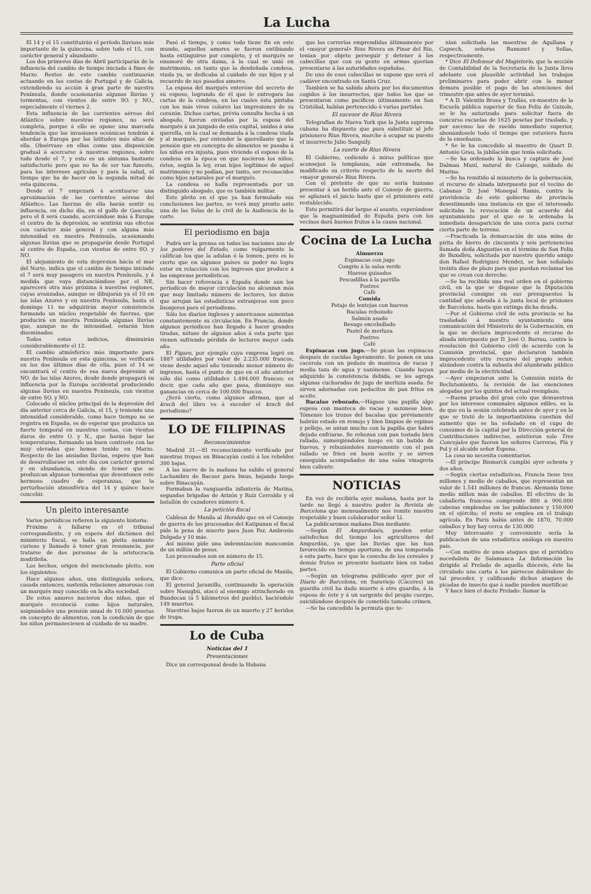La Lucha
El 14 y el 15 constituirán el período lluvioso más importante de la quincena, sobre todo el 15, con carácter general y abundante.
Los dos primeros días de Abril participarán de la influencia del cambio de tiempo iniciado á fines de Marzo. Restos de este cambio continuarán actuando en las costas de Portugal y de Galicia, extendiendo su acción á gran parte de nuestra Península, donde ocasionarán algunas lluvias y tormentas, con vientos de entre SO. y NO., especialmente el viernes 2.
Esta influencia de las corrientes aéreas del Atlántico sobre nuestras regiones, no será completa, porque á ello se opone una marcada tendencia que las invasiones oceánicas tendrán á abordar á Europa por las latitudes más altas de ella. Obsérvase en ellas como una disposición gradual á acercarse á nuestras regiones, sobre todo desde el 7, y esto es un síntoma bastante satisfactorio pero que no ha de ser tan funesto, para los intereses agrícolas y para la salud, el tiempo que ha de hacer en la segunda mitad de esta quincena.
Desde el 7 empezará á acentuarse una aproximación de las corrientes aéreas del Atlántico. Las fuerzas de ella harán sentir su influencia, en dicho día, en el golfo de Gascuña; pero el 8 será cuando, acercándose más á Europa el centro de la depresión, se sentirán sus efectos con carácter más general y con alguna más intensidad en nuestra Península, ocasionando algunas lluvias que se propagarán desde Portugal al centro de España, con vientos de entre SO. y NO.
El alejamiento de esta depresion hácia el mar del Norte, indica que el cambio de tiempo iniciado el 7 será muy pasagero en nuestra Península, y á medida que vaya distanciándose por el NE, aparecerá otra más próxima á nuestras regiones, cuyas avanzadas, aunque se dibujarán ya el 10 en las islas Azores y en nuestra Península, hasta el domingo 11 no adquirirán mayor consistencia formando un núcleo respetable de fuerzas, que producirá en nuestra Península algunas lluvias que, aunque no de intensidad, estarán bien diseminadas.
Todos estos indicios, diminuirán considerablemente el 12.
El cambio atmósferico más importante para nuestra Península en esta quincena, se verificará en los dos últimos días de ella, pues el 14 se encontrará el centro de esa nueva depresión al NO. de las islas Azores, desde donde propagará su influencia por la Europa occidental produciendo algunas lluvias en nuestra Península, con vientos de entre SO. y NO.
Colocado el núcleo principal de la depresión del día anterior cerca de Galicia, el 15, y teniendo una intensidad considerable, como hace tiempo no se registra en España, es de esperar que produzca un fuerte temporal en nuestras costas, con vientos duros de entre O. y N., que harán bajar las temperaturas, formando un buen contraste con las muy elevadas que hemos tenido en Marzo. Respecto de las ansiadas lluvias, espero que han de desarrollarase en este dia con carácter general y en abundancia, siendo de temer que se produzcan algunas tormentas que desentonen este hermoso cuadro de esperanzas, que la perturbación atmosférica del 14 y quince hace concebir.
Un pleito interesante
Varios periódicos refieren la siguiente historia:
Próximo á fallarse en el tribunal correspondiente, y en espera del dictámen del ministerio fiscal, se halla un pleito sumante curioso y llamado á tener gran resonancia, por tratarse de dos personas de la aristocracia madrileña.
Los hechos, origen del mencionado pleito, son los siguientes:
Hace algunos años, una distinguida señora, casada entonces, sostenía relaciones amorosas con un marqués muy conocido en la alta sociedad.
De estos amores nacieron dos niños, que el marqués reconoció como hijos naturales, asignándoles una pensión anual de 10.000 pesetas en concepto de alimentos, con la condición de que los niños permaneciesen al cuidado de su madre.
Pasó el tiempo, y como todo tiene fin en este mundo, aquellos amores se fueron entibiando hasta extinguirse por completo, y el marqués se enamoró de otra dama, á la cual se unió en matrimonio, en tanto que la desdeñada condesa, viuda ya, se dedicaba al cuidado de sus hijos y al recuerdo de sus pasados amores.
La esposa del marqués enteróse del secreto de su esposo, logrando de él que le entregara las cartas de la condesa, en las cuales ésta pintaba con los más vivos colores las impresiones de su corazón. Dichas cartas, prévia consulta hecha á un abogado, fueron enviadas por la esposa del marqués á un juzgado de esta capital, unidas á una querella, en la cual se demanda á la condesa viuda y al marqués, por entender la querellante que la pensión que en concepto de alimentos se pasaba á los niños era injusta, pues viviendo el esposo de la condesa en la época en que nacieron los niños, éstos, según la ley, eran hijos legítimos de aquel matrimonio y no podían, por tanto, ser reconocidos como hijos naturales por el marqués.
La condesa se halla representada por un distinguido abogado, que es también militar.
Este pleito en el que ya han formulado sus conclusiones las partes, se verá muy pronto ante una de las Salas de lo civil de la Audiencia de la corte.
El periodismo en baja
Podrá ser la prensa en todas las naciones uno de los poderes del Estado, como vulgarmente la califican los que la adulan ó la temen; pero es lo cierto que en algunos países su poder no logra estar en relacción con los ingresos que produce á las empresas periodísticas.
Sin hacer referencia á España donde aun los periodícos de mayor circulación no alcanzan más que muy limitado número de lectores, los datos que arrojan las estadísticas extranjeras son poco lisonjeros para el periodismo.
Sólo los diarios ingleses y americanos aumentan constantemente su circulación. En Francia, donde algunos periódicos han llegado á hacer grandes tiradas, nótase de algunos años á esta parte que vienen sufriendo pérdida de lectores mayor cada año.
El Fígaro, por ejemplo cuya empresa logró en 1887 utilidades por valor de 2.235.000 francos, viene desde aquel año teniendo menor número de ingresos, hasta el punto de que en el año anterior sólo dió como utilidades 1.494.000 francos; es decir, que cada año que pasa, disminuye sus ganancias en cerca de 100.000 francos.
¿Será cierto, como algunos afirman, que al krach del libro va á suceder el krach del periodismo?
LO DE FILIPINAS
Reconocimientos
Madrid 31.—El reconocimiento verificado por nuestras tropas en Binacayàn costó á los rebeldes 300 bajas.
A las nueve de la mañana ha salido el general Lachambre de Bacoor para Imus, bajando luego sobre Binacayán.
Formaban la vanguardia infantería de Marina, segundas brigadas de Arizón y Ruiz Cerraldo y el batallón de cazadores número 4.
La petición fiscal
Cablean de Manila al Heraldo que en el Consejo de guerra de los procesados del Katipunan el fiscal pide la pena de muerte para Juan Par, Ambrosio Delgado y 10 más.
Así mismo pide una indemnización mancomún de un millón de pesos.
Los procesados son en número de 15.
Parte oficial
El Gobierno comunica un parte oficial de Manila, que dice:
El general Jaramillo, continuando la operación sobre Nasugbú, atacó al enemigo atrincherado en Bundocan (á 5 kilómetros del pueblo), haciéndole 149 muertos.
Nuestras bajas fueron de un muerto y 27 heridos de tropa.
Lo de Cuba
Noticias del 1
Presentaciones
Dice un corresponsal desde la Habana
que las correrías emprendidas últimamente por el «mayor general» Rius Rivera en Pinar del Río, tenían por objeto perseguir y detener á los cabecillas que con su gente en armas querían presentarse á las autoridades españolas.
De uno de esos cabecillas se supone que será el cadáver encontrado en Santa Cruz.
Tambien se ha sabido ahora por los documentos cogidos á los insurrectos, que todos los que se presentaron como pacíficos últimamente en San Cristóbal, habían pertenecido á varias partidas.
El sucesor de Rius Rivera
Telegrafían de Nueva York que la Junta suprema cubana ha dispuesto que para substituir al jefe prisionero Rius Rivera, marche á ocupar su puesto el insurrecto Julio Sanguily.
La suerte de Rius Rivera
El Gobierno, cediendo á miras políticas que aconsejan la templanza, aún extremada, ha modificado su criterio respecto de la suerte del «mayor general» Rius Rivera.
Con el pretexto de que no sería humano presentar á un herido ante el Consejo de guerra, se aplazará el juicio hasta que el prisionero esté restablecido.
Esto permitirá dar largas al asunto, esperándose que la magnanimidad de España para con los vecinos dará buenos frutos á la causa nacional.
Cocina de La Lucha
Almuerzo
Espinacas con jugo
Congrio á la salsa verde
Huevos guisados
Pescadillas á la parrilla
Postres
Café
Comida
Potaje de lentejas con huevos
Bacalao rebozado
Salmón asado
Besugo encebollado
Pastel de merluza
Postres
Café
Espinacas con jugo.—Se pican las espinacas después de cocidas ligeramente. Se ponen en una cacerola con un pedazo de manteca de vacas y media taza de agua y sazónense. Cuando hayan adquirido la consistencia debida, se les agrega algunas cucharadas de jugo de merluza asada. Se sirven adornadas con pedacitos de pan fritos en aceite.
Bacalao rebozado.—Hágase una papilla algo espesa con manteca de vacas y sazónese bien. Tómense los trozos del bacalao que préviamente habrán estado en remojo y bien limpios de espinas y pellejo, se untan mucho con la papilla que habrá dejado enfriarse. Se rebozan con pan tostado bien rallado, sumergiéndoles luego en un batido de huevos, y rebozándoles nuevamente con el pan rallado se fríen en buen aceite y se sirven enseguida acompañados de una salsa vinagreta bien caliente.
NOTICIAS
En vez de recibirla ayer mañana, hasta por la tarde no llegó á nuestro poder la Revista de Barcelona que mensualmente nos remite nuestro respetable y buen colaborador señor Ll.
La publicaremos mañana Dios mediante.
—Según El Ampurdanés, pueden estar satisfechos del tiempo los agricultores del Ampurdán, ya que las lluvias que los han favorecido en tiempo oportuno, de una temporada á esta parte, hace que la cosecha de los cereales y demás frutos se presente bastante bien en todas partes.
—Según un telegrama publicado ayer por el Diario de Barcelona, en Saraviejo (Cáceres) un guardia civil ha dado muerte á otro guardia, á la esposa de éste y á un sargento del propio cuerpo, suicidándose después de cometido tamaño crímen.
—Se ha concedido la permuta que te-
nían solicitada las maestras de Agullana y Capsech, señoras Ramonet y Sellas, respectivamente.
* Dice El Defensor del Magisterio, que la sección de Contabilidad de la Secretaría de la Junta lleva adelante con plausible actividad los trabajos preliminares para poder abrir con la menor demora posible el pago de las atenciones del trimestre que antes de ayer terminó.
* A D. Valentín Brosa y Trullás, ex-maestro de la Escuela pública superior de San Feliu de Guixols, se le ha autorizado para solicitar fuera de concurso escuelas de 1625 pesetas por traslado, y por ascenso las de sueldo inmediato superior, abonándosele todo el tiempo que estuviera fuera de la enseñanza.
* Se le ha concedido al maestro de Quart D. Antonio Grau, la jubilación que tenía solicitada.
—Se ha ordenado la busca y captura de José Dalmau Muní, natural de Calonge, soldado de Marina.
—Se ha remitido al ministerio de la gobernación, el recurso de alzada interpuesto por el vecino de Cabanas D. José Monegal Ramis, contra la providencia de este gobierno de provincia desestimando una instancia en que el interesado solicitaba la revocación de un acuerdo del ayuntamiento por el que se le ordenaba la inmediata desaparición de una cerca para cerrar cierta parte de terreno.
—Practicada la demarcación de una mina de pirita de hierro de cincuenta y seis pertenencias llamada doña Angustias en el término de San Feliu de Buxalleu, solicitada por nuestro querido amigo don Rafael Rodriguez Mendez, se han señalado treinta dias de plazo para que puedan reclamar los que se crean con derecho.
—Se ha recibido una real orden en el gobierno civil, en la que se dispone que la Diputación provincial consigne en sus presupuestos la cantidad que adeuda á la junta local de prisiones de Barcelona, hasta que extinga dicha deuda.
—Por el Gobierno civil de esta provincia se ha trasladado á nuestro ayuntamiento una comunicación del Ministerio de la Gobernación, en la que se declara improcedente el recurso de alzada interpuesto por D. José O. Barrau, contra la resolución del Gobierno civil de acuerdo con la Comisión provincial, que declararon también improcedente otro recurso del propio señor, alzándose contra la subasta del alumbrado público por medio de la electricidad.
—Ayer empezaron ante la Comisión mixta de Reclutamiento, la revisión de las exenciones alegadas por los quintos del actual reemplazo.
—Buena prueba del gran celo que demuestran por los intereses comunales algunos ediles, es la de que en la sesión celebrada antes de ayer y en la que se trató de la importantísima cuestión del aumento que se ha señalado en el cupo de consumos de la capital por la Dirección general de Contribuciones indirectas, asistieron solo Tres Concejales que fueron los señores Carreras, Plá y Pol y el alcalde señor Espona.
La cosa no necesita comentarios.
—El príncipe Bismarck cumplió ayer ochenta y dos años.
—Según ciertas estadísticas, Francia tiene tres millones y medio de caballos, que representan un valor de 1.541 millones de francos. Alemania tiene medio millon más de caballos. El efectivo de la caballeria francesa comprende 800 á 900.000 cabezas empleadas en las poblaciones y 150.000 en el ejército; el resto se emplea en el trabajo agrícola. En Paris habia antes de 1870, 70.000 caballos y hoy hay cerca de 130.000.
Muy interesante y conveniente sería la publicacion de una estadística análoga en nuestro país.
—Con motivo de unos ataques que el periódico nocedalista de Salamanca La Información ha dirigido al Prelado de aquella diócesis, éste ha circulado una carta á los párrocos doliéndose de tal proceder, y calificando dichos ataques de picadas de insecto que á nadie pueden mortificar.
Y hace bien el docto Prelado: llamar la